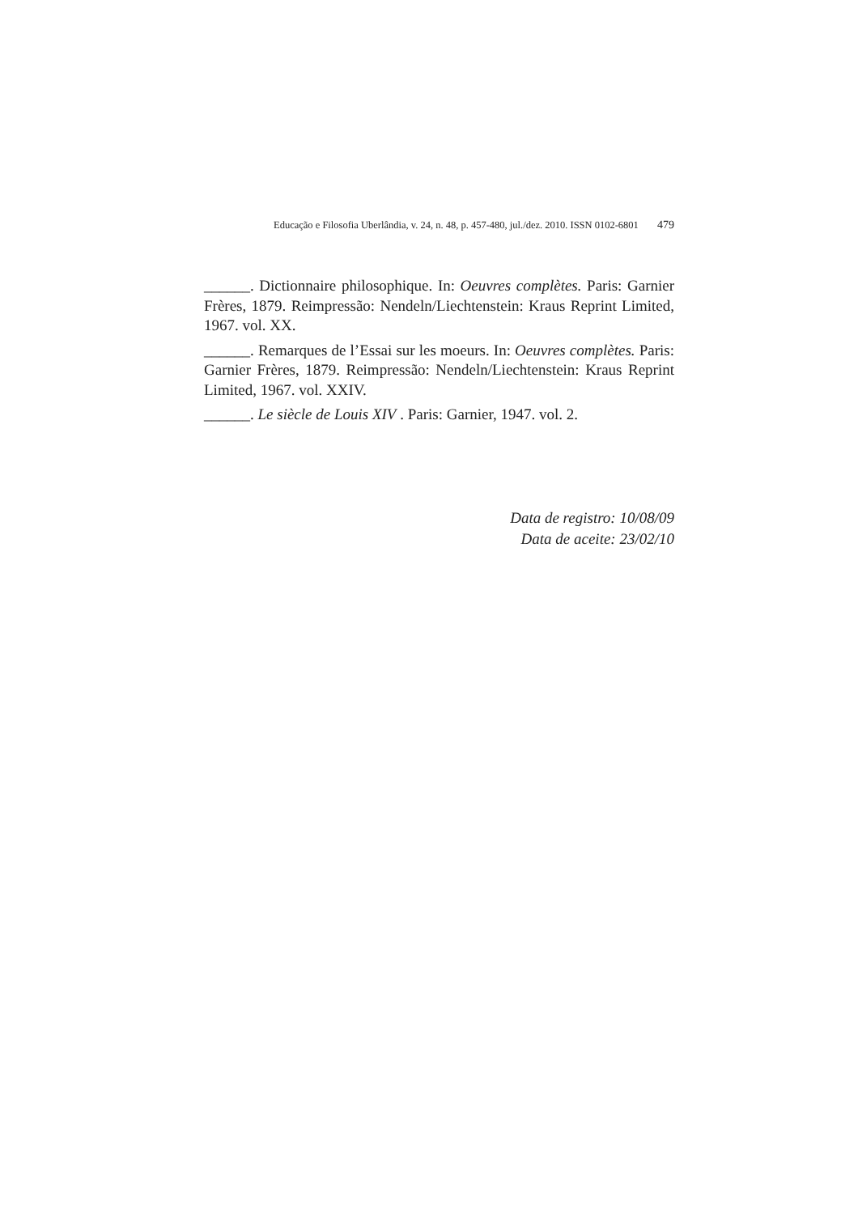Educação e Filosofia Uberlândia, v. 24, n. 48, p. 457-480, jul./dez. 2010. ISSN 0102-6801 479
______. Dictionnaire philosophique. In: Oeuvres complètes. Paris: Garnier Frères, 1879. Reimpressão: Nendeln/Liechtenstein: Kraus Reprint Limited, 1967. vol. XX.
______. Remarques de l’Essai sur les moeurs. In: Oeuvres complètes. Paris: Garnier Frères, 1879. Reimpressão: Nendeln/Liechtenstein: Kraus Reprint Limited, 1967. vol. XXIV.
______. Le siècle de Louis XIV . Paris: Garnier, 1947. vol. 2.
Data de registro: 10/08/09
Data de aceite: 23/02/10